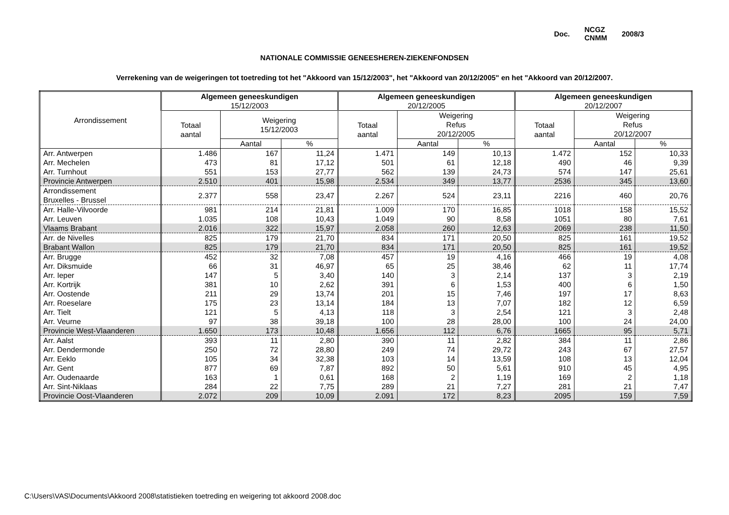Doc. NCGZ
CNMM 2008/3
NATIONALE COMMISSIE GENEESHEREN-ZIEKENFONDSEN
Verrekening van de weigeringen tot toetreding tot het "Akkoord van 15/12/2003", het "Akkoord van 20/12/2005" en het "Akkoord van 20/12/2007.
| Arrondissement | Algemeen geneeskundigen 15/12/2003 | | | Algemeen geneeskundigen 20/12/2005 | | | Algemeen geneeskundigen 20/12/2007 | | |
| --- | --- | --- | --- | --- | --- | --- | --- | --- | --- |
| | Totaal aantal | Weigering 15/12/2003 | | Totaal aantal | Weigering Refus 20/12/2005 | | Totaal aantal | Weigering Refus 20/12/2007 | |
| | | Aantal | % | | Aantal | % | | Aantal | % |
| Arr. Antwerpen | 1.486 | 167 | 11,24 | 1.471 | 149 | 10,13 | 1.472 | 152 | 10,33 |
| Arr. Mechelen | 473 | 81 | 17,12 | 501 | 61 | 12,18 | 490 | 46 | 9,39 |
| Arr. Turnhout | 551 | 153 | 27,77 | 562 | 139 | 24,73 | 574 | 147 | 25,61 |
| Provincie Antwerpen | 2.510 | 401 | 15,98 | 2.534 | 349 | 13,77 | 2536 | 345 | 13,60 |
| Arrondissement Bruxelles - Brussel | 2.377 | 558 | 23,47 | 2.267 | 524 | 23,11 | 2216 | 460 | 20,76 |
| Arr. Halle-Vilvoorde | 981 | 214 | 21,81 | 1.009 | 170 | 16,85 | 1018 | 158 | 15,52 |
| Arr. Leuven | 1.035 | 108 | 10,43 | 1.049 | 90 | 8,58 | 1051 | 80 | 7,61 |
| Vlaams Brabant | 2.016 | 322 | 15,97 | 2.058 | 260 | 12,63 | 2069 | 238 | 11,50 |
| Arr. de Nivelles | 825 | 179 | 21,70 | 834 | 171 | 20,50 | 825 | 161 | 19,52 |
| Brabant Wallon | 825 | 179 | 21,70 | 834 | 171 | 20,50 | 825 | 161 | 19,52 |
| Arr. Brugge | 452 | 32 | 7,08 | 457 | 19 | 4,16 | 466 | 19 | 4,08 |
| Arr. Diksmuide | 66 | 31 | 46,97 | 65 | 25 | 38,46 | 62 | 11 | 17,74 |
| Arr. Ieper | 147 | 5 | 3,40 | 140 | 3 | 2,14 | 137 | 3 | 2,19 |
| Arr. Kortrijk | 381 | 10 | 2,62 | 391 | 6 | 1,53 | 400 | 6 | 1,50 |
| Arr. Oostende | 211 | 29 | 13,74 | 201 | 15 | 7,46 | 197 | 17 | 8,63 |
| Arr. Roeselare | 175 | 23 | 13,14 | 184 | 13 | 7,07 | 182 | 12 | 6,59 |
| Arr. Tielt | 121 | 5 | 4,13 | 118 | 3 | 2,54 | 121 | 3 | 2,48 |
| Arr. Veurne | 97 | 38 | 39,18 | 100 | 28 | 28,00 | 100 | 24 | 24,00 |
| Provincie West-Vlaanderen | 1.650 | 173 | 10,48 | 1.656 | 112 | 6,76 | 1665 | 95 | 5,71 |
| Arr. Aalst | 393 | 11 | 2,80 | 390 | 11 | 2,82 | 384 | 11 | 2,86 |
| Arr. Dendermonde | 250 | 72 | 28,80 | 249 | 74 | 29,72 | 243 | 67 | 27,57 |
| Arr. Eeklo | 105 | 34 | 32,38 | 103 | 14 | 13,59 | 108 | 13 | 12,04 |
| Arr. Gent | 877 | 69 | 7,87 | 892 | 50 | 5,61 | 910 | 45 | 4,95 |
| Arr. Oudenaarde | 163 | 1 | 0,61 | 168 | 2 | 1,19 | 169 | 2 | 1,18 |
| Arr. Sint-Niklaas | 284 | 22 | 7,75 | 289 | 21 | 7,27 | 281 | 21 | 7,47 |
| Provincie Oost-Vlaanderen | 2.072 | 209 | 10,09 | 2.091 | 172 | 8,23 | 2095 | 159 | 7,59 |
C:\Users\VAS\Documents\Akkoord 2008\statistieken toetreding en weigering tot akkoord 2008.doc